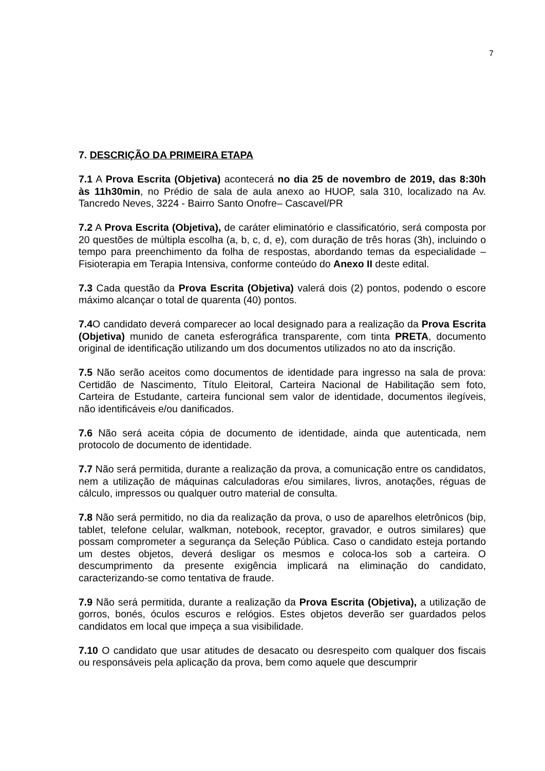7
7. DESCRIÇÃO DA PRIMEIRA ETAPA
7.1 A Prova Escrita (Objetiva) acontecerá no dia 25 de novembro de 2019, das 8:30h às 11h30min, no Prédio de sala de aula anexo ao HUOP, sala 310, localizado na Av. Tancredo Neves, 3224 - Bairro Santo Onofre– Cascavel/PR
7.2 A Prova Escrita (Objetiva), de caráter eliminatório e classificatório, será composta por 20 questões de múltipla escolha (a, b, c, d, e), com duração de três horas (3h), incluindo o tempo para preenchimento da folha de respostas, abordando temas da especialidade – Fisioterapia em Terapia Intensiva, conforme conteúdo do Anexo II deste edital.
7.3 Cada questão da Prova Escrita (Objetiva) valerá dois (2) pontos, podendo o escore máximo alcançar o total de quarenta (40) pontos.
7.4 O candidato deverá comparecer ao local designado para a realização da Prova Escrita (Objetiva) munido de caneta esferográfica transparente, com tinta PRETA, documento original de identificação utilizando um dos documentos utilizados no ato da inscrição.
7.5 Não serão aceitos como documentos de identidade para ingresso na sala de prova: Certidão de Nascimento, Título Eleitoral, Carteira Nacional de Habilitação sem foto, Carteira de Estudante, carteira funcional sem valor de identidade, documentos ilegíveis, não identificáveis e/ou danificados.
7.6 Não será aceita cópia de documento de identidade, ainda que autenticada, nem protocolo de documento de identidade.
7.7 Não será permitida, durante a realização da prova, a comunicação entre os candidatos, nem a utilização de máquinas calculadoras e/ou similares, livros, anotações, réguas de cálculo, impressos ou qualquer outro material de consulta.
7.8 Não será permitido, no dia da realização da prova, o uso de aparelhos eletrônicos (bip, tablet, telefone celular, walkman, notebook, receptor, gravador, e outros similares) que possam comprometer a segurança da Seleção Pública. Caso o candidato esteja portando um destes objetos, deverá desligar os mesmos e coloca-los sob a carteira. O descumprimento da presente exigência implicará na eliminação do candidato, caracterizando-se como tentativa de fraude.
7.9 Não será permitida, durante a realização da Prova Escrita (Objetiva), a utilização de gorros, bonés, óculos escuros e relógios. Estes objetos deverão ser guardados pelos candidatos em local que impeça a sua visibilidade.
7.10 O candidato que usar atitudes de desacato ou desrespeito com qualquer dos fiscais ou responsáveis pela aplicação da prova, bem como aquele que descumprir